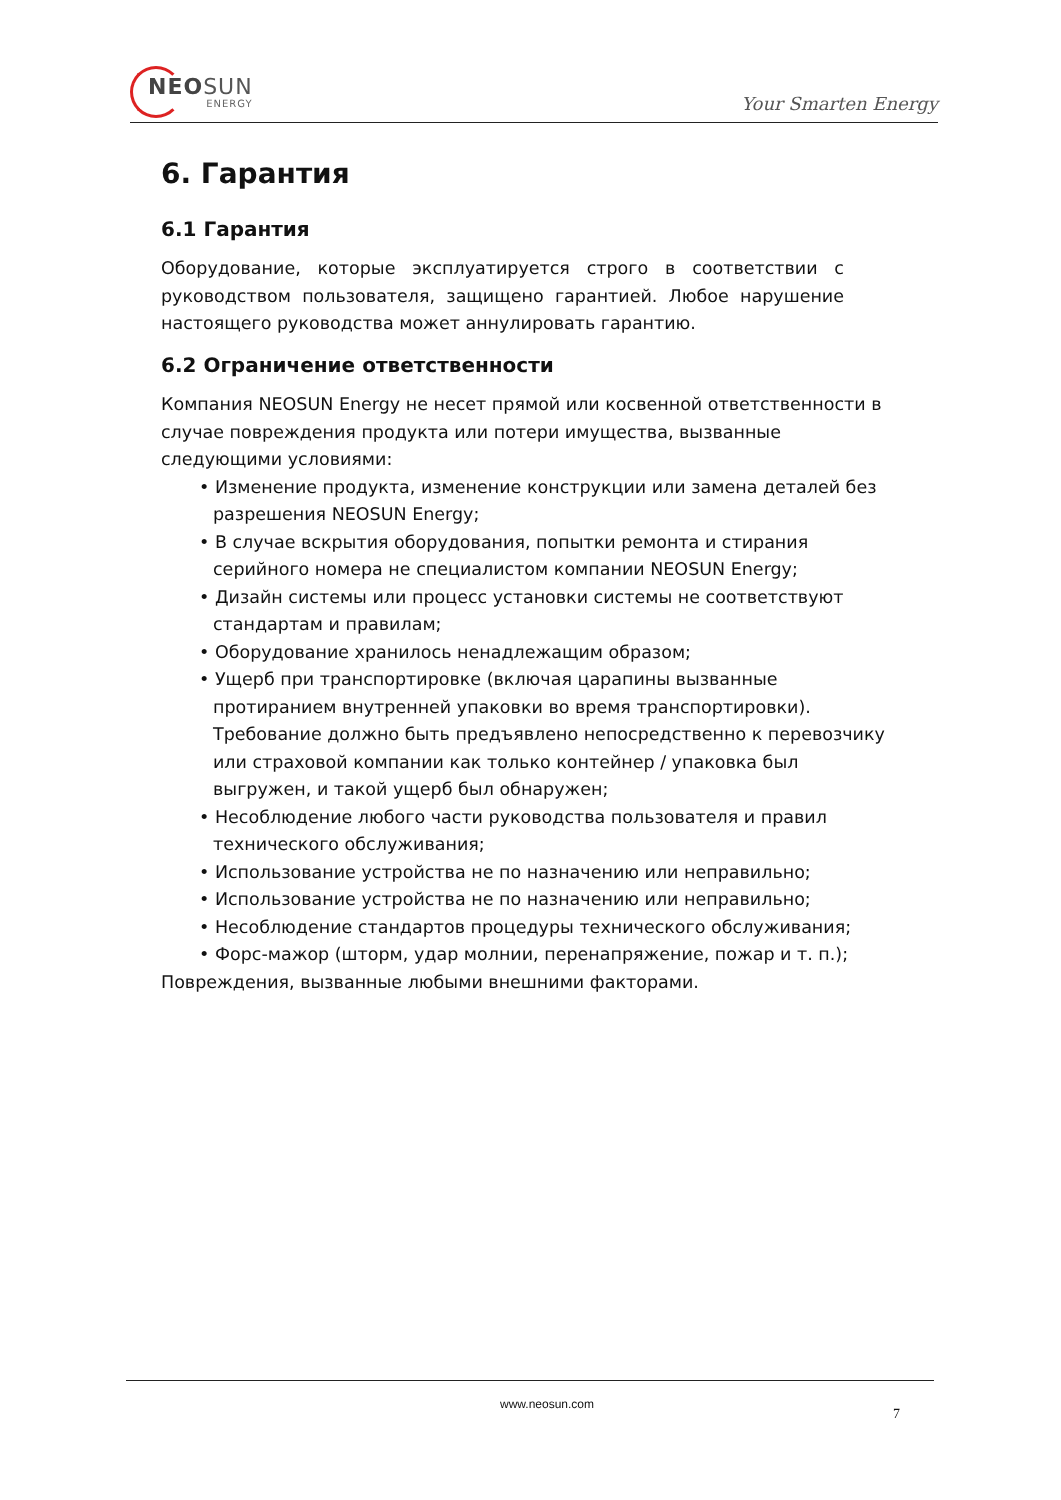NEOSUN
ENERGY
Your Smarten Energy
6. Гарантия
6.1 Гарантия
Оборудование, которые эксплуатируется строго в соответствии с руководством пользователя, защищено гарантией. Любое нарушение настоящего руководства может аннулировать гарантию.
6.2 Ограничение ответственности
Компания NEOSUN Energy не несет прямой или косвенной ответственности в случае повреждения продукта или потери имущества, вызванные следующими условиями:
• Изменение продукта, изменение конструкции или замена деталей без разрешения NEOSUN Energy;
• В случае вскрытия оборудования, попытки ремонта и стирания серийного номера не специалистом компании NEOSUN Energy;
• Дизайн системы или процесс установки системы не соответствуют стандартам и правилам;
• Оборудование хранилось ненадлежащим образом;
• Ущерб при транспортировке (включая царапины вызванные протиранием внутренней упаковки во время транспортировки). Требование должно быть предъявлено непосредственно к перевозчику или страховой компании как только контейнер / упаковка был выгружен, и такой ущерб был обнаружен;
• Несоблюдение любого части руководства пользователя и правил технического обслуживания;
• Использование устройства не по назначению или неправильно;
• Использование устройства не по назначению или неправильно;
• Несоблюдение стандартов процедуры технического обслуживания;
• Форс-мажор (шторм, удар молнии, перенапряжение, пожар и т. п.);
Повреждения, вызванные любыми внешними факторами.
www.neosun.com
7